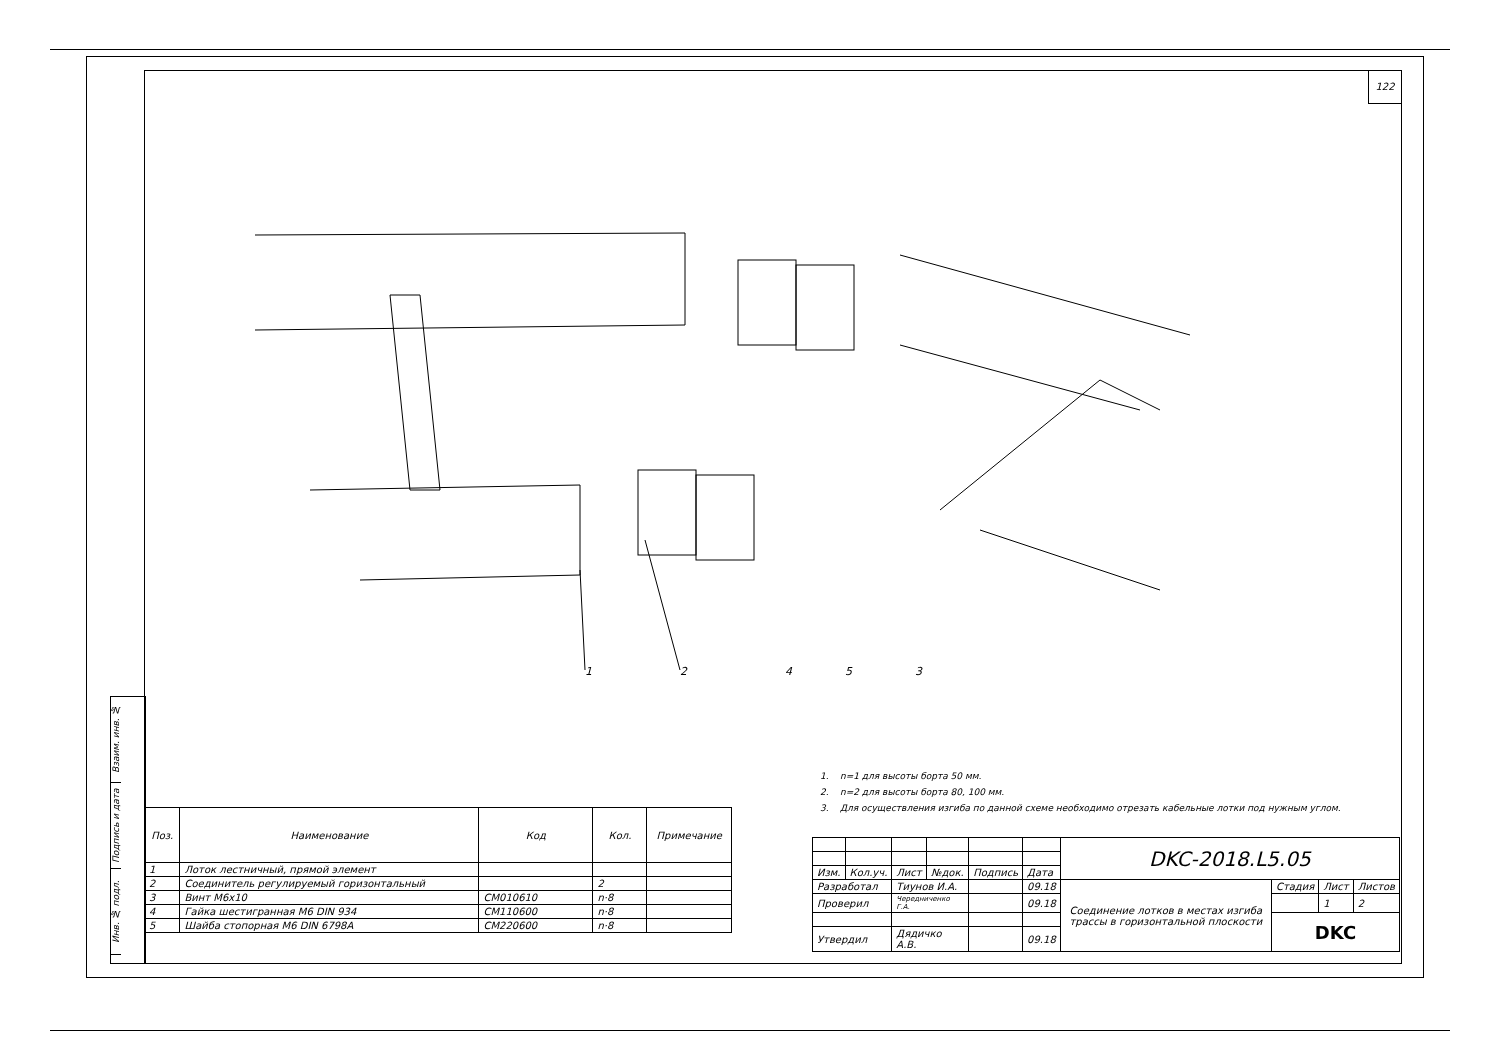122
1
2
4
5
3
1. n=1 для высоты борта 50 мм.
2. n=2 для высоты борта 80, 100 мм.
3. Для осуществления изгиба по данной схеме необходимо отрезать кабельные лотки под нужным углом.
Взаим. инв. №
Подпись и дата
Инв. № подл.
| Поз. | Наименование | Код | Кол. | Примечание |
| --- | --- | --- | --- | --- |
| 1 | Лоток лестничный, прямой элемент | | | |
| 2 | Соединитель регулируемый горизонтальный | | 2 | |
| 3 | Винт М6х10 | CM010610 | n·8 | |
| 4 | Гайка шестигранная М6 DIN 934 | CM110600 | n·8 | |
| 5 | Шайба стопорная М6 DIN 6798A | CM220600 | n·8 | |
| | | | | | | DKC-2018.L5.05 | | | |
| Изм. | Кол.уч. | Лист | №док. | Подпись | Дата | | | | |
| Разработал | | Тиунов И.А. | | | 09.18 | Соединение лотков в местах изгиба трассы в горизонтальной плоскости | Стадия | Лист | Листов |
| Проверил | | Чередниченко Г.А. | | | 09.18 | | | 1 | 2 |
| | | | | | | | DKC | | |
| Утвердил | | Дядичко А.В. | | | 09.18 | | | | |